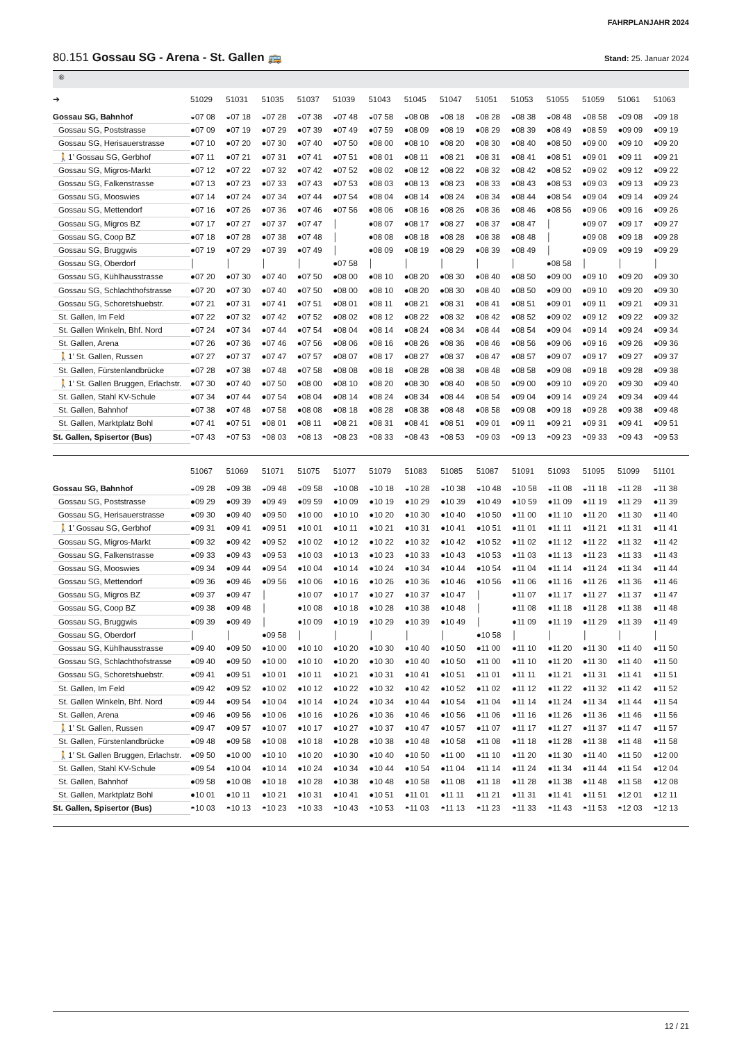FAHRPLANJAHR 2024
80.151 Gossau SG - Arena - St. Gallen 🚌
Stand: 25. Januar 2024
⑥
| ➔ | 51029 | 51031 | 51035 | 51037 | 51039 | 51043 | 51045 | 51047 | 51051 | 51053 | 51055 | 51059 | 51061 | 51063 |
| --- | --- | --- | --- | --- | --- | --- | --- | --- | --- | --- | --- | --- | --- | --- |
| Gossau SG, Bahnhof | ◒07 08 | ◒07 18 | ◒07 28 | ◒07 38 | ◒07 48 | ◒07 58 | ◒08 08 | ◒08 18 | ◒08 28 | ◒08 38 | ◒08 48 | ◒08 58 | ◒09 08 | ◒09 18 |
| Gossau SG, Poststrasse | ●07 09 | ●07 19 | ●07 29 | ●07 39 | ●07 49 | ●07 59 | ●08 09 | ●08 19 | ●08 29 | ●08 39 | ●08 49 | ●08 59 | ●09 09 | ●09 19 |
| Gossau SG, Herisauerstrasse | ●07 10 | ●07 20 | ●07 30 | ●07 40 | ●07 50 | ●08 00 | ●08 10 | ●08 20 | ●08 30 | ●08 40 | ●08 50 | ●09 00 | ●09 10 | ●09 20 |
| 🚶1’ Gossau SG, Gerbhof | ●07 11 | ●07 21 | ●07 31 | ●07 41 | ●07 51 | ●08 01 | ●08 11 | ●08 21 | ●08 31 | ●08 41 | ●08 51 | ●09 01 | ●09 11 | ●09 21 |
| Gossau SG, Migros-Markt | ●07 12 | ●07 22 | ●07 32 | ●07 42 | ●07 52 | ●08 02 | ●08 12 | ●08 22 | ●08 32 | ●08 42 | ●08 52 | ●09 02 | ●09 12 | ●09 22 |
| Gossau SG, Falkenstrasse | ●07 13 | ●07 23 | ●07 33 | ●07 43 | ●07 53 | ●08 03 | ●08 13 | ●08 23 | ●08 33 | ●08 43 | ●08 53 | ●09 03 | ●09 13 | ●09 23 |
| Gossau SG, Mooswies | ●07 14 | ●07 24 | ●07 34 | ●07 44 | ●07 54 | ●08 04 | ●08 14 | ●08 24 | ●08 34 | ●08 44 | ●08 54 | ●09 04 | ●09 14 | ●09 24 |
| Gossau SG, Mettendorf | ●07 16 | ●07 26 | ●07 36 | ●07 46 | ●07 56 | ●08 06 | ●08 16 | ●08 26 | ●08 36 | ●08 46 | ●08 56 | ●09 06 | ●09 16 | ●09 26 |
| Gossau SG, Migros BZ | ●07 17 | ●07 27 | ●07 37 | ●07 47 | │ | ●08 07 | ●08 17 | ●08 27 | ●08 37 | ●08 47 | │ | ●09 07 | ●09 17 | ●09 27 |
| Gossau SG, Coop BZ | ●07 18 | ●07 28 | ●07 38 | ●07 48 | │ | ●08 08 | ●08 18 | ●08 28 | ●08 38 | ●08 48 | │ | ●09 08 | ●09 18 | ●09 28 |
| Gossau SG, Bruggwis | ●07 19 | ●07 29 | ●07 39 | ●07 49 | │ | ●08 09 | ●08 19 | ●08 29 | ●08 39 | ●08 49 | │ | ●09 09 | ●09 19 | ●09 29 |
| Gossau SG, Oberdorf | │ | │ | │ | │ | ●07 58 | │ | │ | │ | │ | │ | ●08 58 | │ | │ | │ |
| Gossau SG, Kühlhausstrasse | ●07 20 | ●07 30 | ●07 40 | ●07 50 | ●08 00 | ●08 10 | ●08 20 | ●08 30 | ●08 40 | ●08 50 | ●09 00 | ●09 10 | ●09 20 | ●09 30 |
| Gossau SG, Schlachthofstrasse | ●07 20 | ●07 30 | ●07 40 | ●07 50 | ●08 00 | ●08 10 | ●08 20 | ●08 30 | ●08 40 | ●08 50 | ●09 00 | ●09 10 | ●09 20 | ●09 30 |
| Gossau SG, Schoretshuebstr. | ●07 21 | ●07 31 | ●07 41 | ●07 51 | ●08 01 | ●08 11 | ●08 21 | ●08 31 | ●08 41 | ●08 51 | ●09 01 | ●09 11 | ●09 21 | ●09 31 |
| St. Gallen, Im Feld | ●07 22 | ●07 32 | ●07 42 | ●07 52 | ●08 02 | ●08 12 | ●08 22 | ●08 32 | ●08 42 | ●08 52 | ●09 02 | ●09 12 | ●09 22 | ●09 32 |
| St. Gallen Winkeln, Bhf. Nord | ●07 24 | ●07 34 | ●07 44 | ●07 54 | ●08 04 | ●08 14 | ●08 24 | ●08 34 | ●08 44 | ●08 54 | ●09 04 | ●09 14 | ●09 24 | ●09 34 |
| St. Gallen, Arena | ●07 26 | ●07 36 | ●07 46 | ●07 56 | ●08 06 | ●08 16 | ●08 26 | ●08 36 | ●08 46 | ●08 56 | ●09 06 | ●09 16 | ●09 26 | ●09 36 |
| 🚶1’ St. Gallen, Russen | ●07 27 | ●07 37 | ●07 47 | ●07 57 | ●08 07 | ●08 17 | ●08 27 | ●08 37 | ●08 47 | ●08 57 | ●09 07 | ●09 17 | ●09 27 | ●09 37 |
| St. Gallen, Fürstenlandbrücke | ●07 28 | ●07 38 | ●07 48 | ●07 58 | ●08 08 | ●08 18 | ●08 28 | ●08 38 | ●08 48 | ●08 58 | ●09 08 | ●09 18 | ●09 28 | ●09 38 |
| 🚶1’ St. Gallen Bruggen, Erlachstr. | ●07 30 | ●07 40 | ●07 50 | ●08 00 | ●08 10 | ●08 20 | ●08 30 | ●08 40 | ●08 50 | ●09 00 | ●09 10 | ●09 20 | ●09 30 | ●09 40 |
| St. Gallen, Stahl KV-Schule | ●07 34 | ●07 44 | ●07 54 | ●08 04 | ●08 14 | ●08 24 | ●08 34 | ●08 44 | ●08 54 | ●09 04 | ●09 14 | ●09 24 | ●09 34 | ●09 44 |
| St. Gallen, Bahnhof | ●07 38 | ●07 48 | ●07 58 | ●08 08 | ●08 18 | ●08 28 | ●08 38 | ●08 48 | ●08 58 | ●09 08 | ●09 18 | ●09 28 | ●09 38 | ●09 48 |
| St. Gallen, Marktplatz Bohl | ●07 41 | ●07 51 | ●08 01 | ●08 11 | ●08 21 | ●08 31 | ●08 41 | ●08 51 | ●09 01 | ●09 11 | ●09 21 | ●09 31 | ●09 41 | ●09 51 |
| St. Gallen, Spisertor (Bus) | ◓07 43 | ◓07 53 | ◓08 03 | ◓08 13 | ◓08 23 | ◓08 33 | ◓08 43 | ◓08 53 | ◓09 03 | ◓09 13 | ◓09 23 | ◓09 33 | ◓09 43 | ◓09 53 |
| | 51067 | 51069 | 51071 | 51075 | 51077 | 51079 | 51083 | 51085 | 51087 | 51091 | 51093 | 51095 | 51099 | 51101 |
| --- | --- | --- | --- | --- | --- | --- | --- | --- | --- | --- | --- | --- | --- | --- |
| Gossau SG, Bahnhof | ◒09 28 | ◒09 38 | ◒09 48 | ◒09 58 | ◒10 08 | ◒10 18 | ◒10 28 | ◒10 38 | ◒10 48 | ◒10 58 | ◒11 08 | ◒11 18 | ◒11 28 | ◒11 38 |
| Gossau SG, Poststrasse | ●09 29 | ●09 39 | ●09 49 | ●09 59 | ●10 09 | ●10 19 | ●10 29 | ●10 39 | ●10 49 | ●10 59 | ●11 09 | ●11 19 | ●11 29 | ●11 39 |
| Gossau SG, Herisauerstrasse | ●09 30 | ●09 40 | ●09 50 | ●10 00 | ●10 10 | ●10 20 | ●10 30 | ●10 40 | ●10 50 | ●11 00 | ●11 10 | ●11 20 | ●11 30 | ●11 40 |
| 🚶1’ Gossau SG, Gerbhof | ●09 31 | ●09 41 | ●09 51 | ●10 01 | ●10 11 | ●10 21 | ●10 31 | ●10 41 | ●10 51 | ●11 01 | ●11 11 | ●11 21 | ●11 31 | ●11 41 |
| Gossau SG, Migros-Markt | ●09 32 | ●09 42 | ●09 52 | ●10 02 | ●10 12 | ●10 22 | ●10 32 | ●10 42 | ●10 52 | ●11 02 | ●11 12 | ●11 22 | ●11 32 | ●11 42 |
| Gossau SG, Falkenstrasse | ●09 33 | ●09 43 | ●09 53 | ●10 03 | ●10 13 | ●10 23 | ●10 33 | ●10 43 | ●10 53 | ●11 03 | ●11 13 | ●11 23 | ●11 33 | ●11 43 |
| Gossau SG, Mooswies | ●09 34 | ●09 44 | ●09 54 | ●10 04 | ●10 14 | ●10 24 | ●10 34 | ●10 44 | ●10 54 | ●11 04 | ●11 14 | ●11 24 | ●11 34 | ●11 44 |
| Gossau SG, Mettendorf | ●09 36 | ●09 46 | ●09 56 | ●10 06 | ●10 16 | ●10 26 | ●10 36 | ●10 46 | ●10 56 | ●11 06 | ●11 16 | ●11 26 | ●11 36 | ●11 46 |
| Gossau SG, Migros BZ | ●09 37 | ●09 47 | │ | ●10 07 | ●10 17 | ●10 27 | ●10 37 | ●10 47 | │ | ●11 07 | ●11 17 | ●11 27 | ●11 37 | ●11 47 |
| Gossau SG, Coop BZ | ●09 38 | ●09 48 | │ | ●10 08 | ●10 18 | ●10 28 | ●10 38 | ●10 48 | │ | ●11 08 | ●11 18 | ●11 28 | ●11 38 | ●11 48 |
| Gossau SG, Bruggwis | ●09 39 | ●09 49 | │ | ●10 09 | ●10 19 | ●10 29 | ●10 39 | ●10 49 | │ | ●11 09 | ●11 19 | ●11 29 | ●11 39 | ●11 49 |
| Gossau SG, Oberdorf | │ | │ | ●09 58 | │ | │ | │ | │ | │ | ●10 58 | │ | │ | │ | │ | │ |
| Gossau SG, Kühlhausstrasse | ●09 40 | ●09 50 | ●10 00 | ●10 10 | ●10 20 | ●10 30 | ●10 40 | ●10 50 | ●11 00 | ●11 10 | ●11 20 | ●11 30 | ●11 40 | ●11 50 |
| Gossau SG, Schlachthofstrasse | ●09 40 | ●09 50 | ●10 00 | ●10 10 | ●10 20 | ●10 30 | ●10 40 | ●10 50 | ●11 00 | ●11 10 | ●11 20 | ●11 30 | ●11 40 | ●11 50 |
| Gossau SG, Schoretshuebstr. | ●09 41 | ●09 51 | ●10 01 | ●10 11 | ●10 21 | ●10 31 | ●10 41 | ●10 51 | ●11 01 | ●11 11 | ●11 21 | ●11 31 | ●11 41 | ●11 51 |
| St. Gallen, Im Feld | ●09 42 | ●09 52 | ●10 02 | ●10 12 | ●10 22 | ●10 32 | ●10 42 | ●10 52 | ●11 02 | ●11 12 | ●11 22 | ●11 32 | ●11 42 | ●11 52 |
| St. Gallen Winkeln, Bhf. Nord | ●09 44 | ●09 54 | ●10 04 | ●10 14 | ●10 24 | ●10 34 | ●10 44 | ●10 54 | ●11 04 | ●11 14 | ●11 24 | ●11 34 | ●11 44 | ●11 54 |
| St. Gallen, Arena | ●09 46 | ●09 56 | ●10 06 | ●10 16 | ●10 26 | ●10 36 | ●10 46 | ●10 56 | ●11 06 | ●11 16 | ●11 26 | ●11 36 | ●11 46 | ●11 56 |
| 🚶1’ St. Gallen, Russen | ●09 47 | ●09 57 | ●10 07 | ●10 17 | ●10 27 | ●10 37 | ●10 47 | ●10 57 | ●11 07 | ●11 17 | ●11 27 | ●11 37 | ●11 47 | ●11 57 |
| St. Gallen, Fürstenlandbrücke | ●09 48 | ●09 58 | ●10 08 | ●10 18 | ●10 28 | ●10 38 | ●10 48 | ●10 58 | ●11 08 | ●11 18 | ●11 28 | ●11 38 | ●11 48 | ●11 58 |
| 🚶1’ St. Gallen Bruggen, Erlachstr. | ●09 50 | ●10 00 | ●10 10 | ●10 20 | ●10 30 | ●10 40 | ●10 50 | ●11 00 | ●11 10 | ●11 20 | ●11 30 | ●11 40 | ●11 50 | ●12 00 |
| St. Gallen, Stahl KV-Schule | ●09 54 | ●10 04 | ●10 14 | ●10 24 | ●10 34 | ●10 44 | ●10 54 | ●11 04 | ●11 14 | ●11 24 | ●11 34 | ●11 44 | ●11 54 | ●12 04 |
| St. Gallen, Bahnhof | ●09 58 | ●10 08 | ●10 18 | ●10 28 | ●10 38 | ●10 48 | ●10 58 | ●11 08 | ●11 18 | ●11 28 | ●11 38 | ●11 48 | ●11 58 | ●12 08 |
| St. Gallen, Marktplatz Bohl | ●10 01 | ●10 11 | ●10 21 | ●10 31 | ●10 41 | ●10 51 | ●11 01 | ●11 11 | ●11 21 | ●11 31 | ●11 41 | ●11 51 | ●12 01 | ●12 11 |
| St. Gallen, Spisertor (Bus) | ◓10 03 | ◓10 13 | ◓10 23 | ◓10 33 | ◓10 43 | ◓10 53 | ◓11 03 | ◓11 13 | ◓11 23 | ◓11 33 | ◓11 43 | ◓11 53 | ◓12 03 | ◓12 13 |
12 / 21